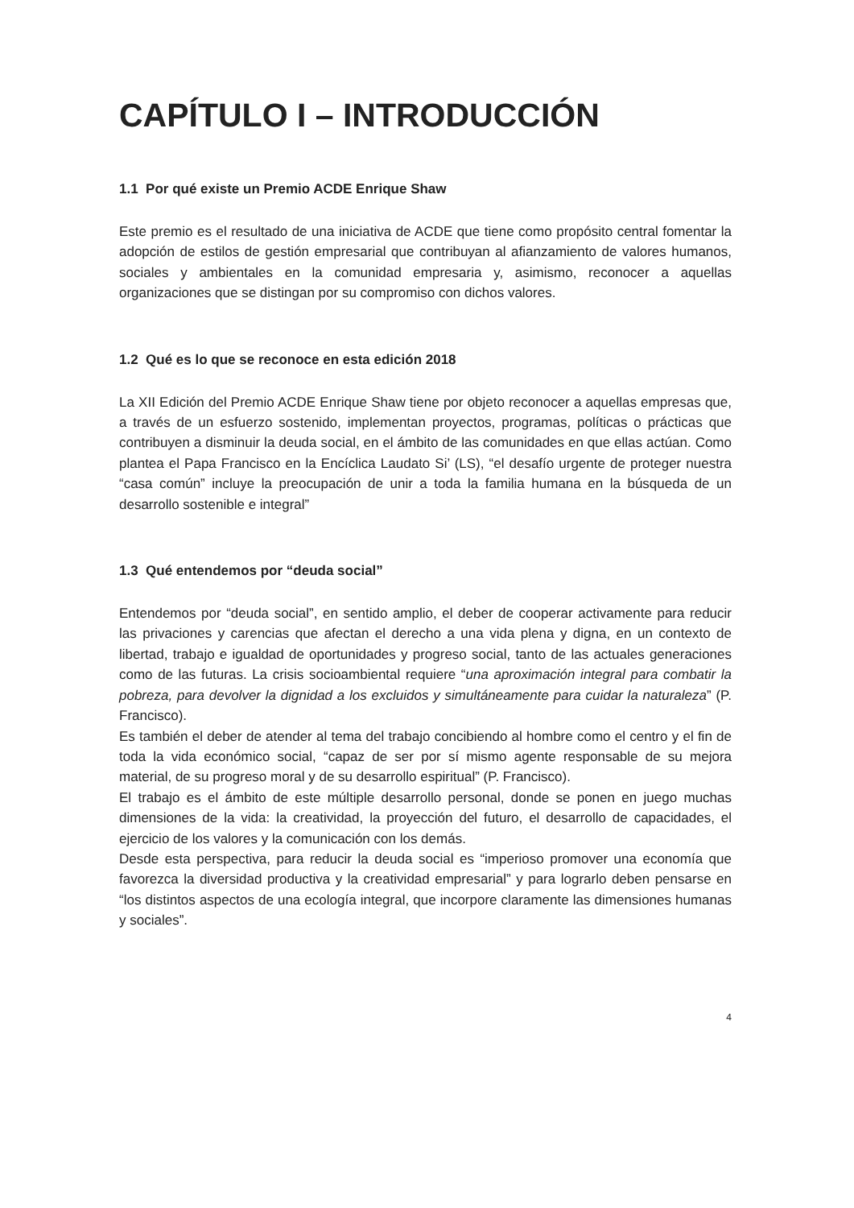CAPÍTULO I – INTRODUCCIÓN
1.1 Por qué existe un Premio ACDE Enrique Shaw
Este premio es el resultado de una iniciativa de ACDE que tiene como propósito central fomentar la adopción de estilos de gestión empresarial que contribuyan al afianzamiento de valores humanos, sociales y ambientales en la comunidad empresaria y, asimismo, reconocer a aquellas organizaciones que se distingan por su compromiso con dichos valores.
1.2 Qué es lo que se reconoce en esta edición 2018
La XII Edición del Premio ACDE Enrique Shaw tiene por objeto reconocer a aquellas empresas que, a través de un esfuerzo sostenido, implementan proyectos, programas, políticas o prácticas que contribuyen a disminuir la deuda social, en el ámbito de las comunidades en que ellas actúan. Como plantea el Papa Francisco en la Encíclica Laudato Si’ (LS), “el desafío urgente de proteger nuestra “casa común” incluye la preocupación de unir a toda la familia humana en la búsqueda de un desarrollo sostenible e integral”
1.3 Qué entendemos por “deuda social”
Entendemos por “deuda social”, en sentido amplio, el deber de cooperar activamente para reducir las privaciones y carencias que afectan el derecho a una vida plena y digna, en un contexto de libertad, trabajo e igualdad de oportunidades y progreso social, tanto de las actuales generaciones como de las futuras. La crisis socioambiental requiere “una aproximación integral para combatir la pobreza, para devolver la dignidad a los excluidos y simultáneamente para cuidar la naturaleza” (P. Francisco).
Es también el deber de atender al tema del trabajo concibiendo al hombre como el centro y el fin de toda la vida económico social, “capaz de ser por sí mismo agente responsable de su mejora material, de su progreso moral y de su desarrollo espiritual” (P. Francisco).
El trabajo es el ámbito de este múltiple desarrollo personal, donde se ponen en juego muchas dimensiones de la vida: la creatividad, la proyección del futuro, el desarrollo de capacidades, el ejercicio de los valores y la comunicación con los demás.
Desde esta perspectiva, para reducir la deuda social es “imperioso promover una economía que favorezca la diversidad productiva y la creatividad empresarial” y para lograrlo deben pensarse en “los distintos aspectos de una ecología integral, que incorpore claramente las dimensiones humanas y sociales”.
4